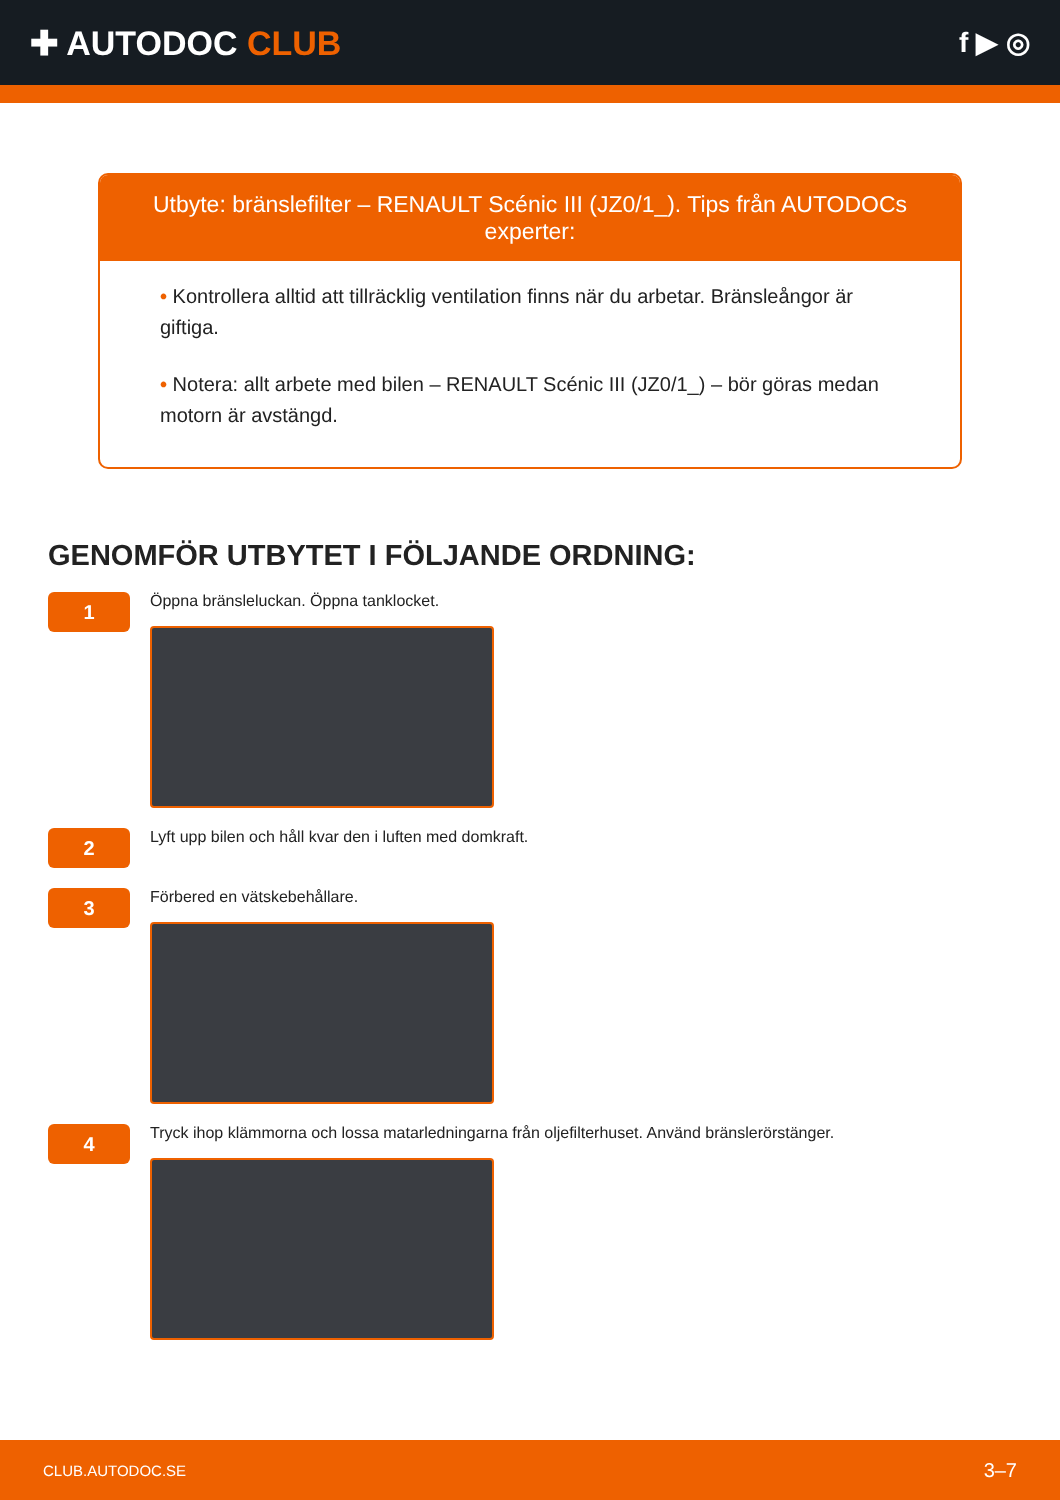✚ AUTODOC CLUB
f ▶ ◎
Utbyte: bränslefilter – RENAULT Scénic III (JZ0/1_). Tips från AUTODOCs experter:
• Kontrollera alltid att tillräcklig ventilation finns när du arbetar. Bränsleångor är giftiga.
• Notera: allt arbete med bilen – RENAULT Scénic III (JZ0/1_) – bör göras medan motorn är avstängd.
GENOMFÖR UTBYTET I FÖLJANDE ORDNING:
1
Öppna bränsleluckan. Öppna tanklocket.
2
Lyft upp bilen och håll kvar den i luften med domkraft.
3
Förbered en vätskebehållare.
4
Tryck ihop klämmorna och lossa matarledningarna från oljefilterhuset. Använd bränslerörstänger.
CLUB.AUTODOC.SE 3–7